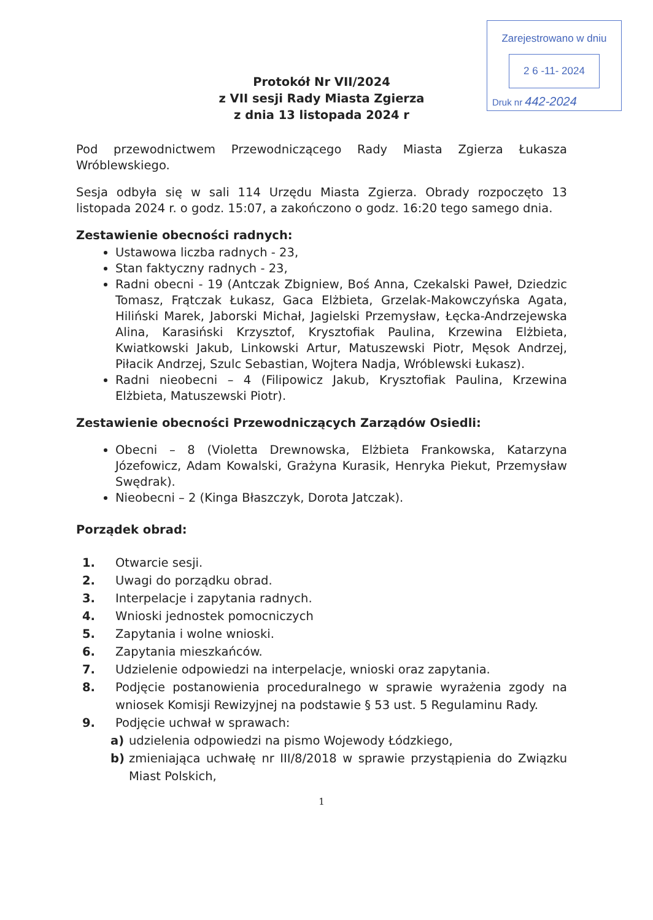Zarejestrowano w dniu
2 6 -11- 2024
Druk nr 442-2024
Protokół Nr VII/2024
z VII sesji Rady Miasta Zgierza
z dnia 13 listopada 2024 r
Pod przewodnictwem Przewodniczącego Rady Miasta Zgierza Łukasza Wróblewskiego.
Sesja odbyła się w sali 114 Urzędu Miasta Zgierza. Obrady rozpoczęto 13 listopada 2024 r. o godz. 15:07, a zakończono o godz. 16:20 tego samego dnia.
Zestawienie obecności radnych:
Ustawowa liczba radnych - 23,
Stan faktyczny radnych - 23,
Radni obecni - 19 (Antczak Zbigniew, Boś Anna, Czekalski Paweł, Dziedzic Tomasz, Frątczak Łukasz, Gaca Elżbieta, Grzelak-Makowczyńska Agata, Hiliński Marek, Jaborski Michał, Jagielski Przemysław, Łęcka-Andrzejewska Alina, Karasiński Krzysztof, Krysztofiak Paulina, Krzewina Elżbieta, Kwiatkowski Jakub, Linkowski Artur, Matuszewski Piotr, Męsok Andrzej, Piłacik Andrzej, Szulc Sebastian, Wojtera Nadja, Wróblewski Łukasz).
Radni nieobecni – 4 (Filipowicz Jakub, Krysztofiak Paulina, Krzewina Elżbieta, Matuszewski Piotr).
Zestawienie obecności Przewodniczących Zarządów Osiedli:
Obecni – 8 (Violetta Drewnowska, Elżbieta Frankowska, Katarzyna Józefowicz, Adam Kowalski, Grażyna Kurasik, Henryka Piekut, Przemysław Swędrak).
Nieobecni – 2 (Kinga Błaszczyk, Dorota Jatczak).
Porządek obrad:
1. Otwarcie sesji.
2. Uwagi do porządku obrad.
3. Interpelacje i zapytania radnych.
4. Wnioski jednostek pomocniczych
5. Zapytania i wolne wnioski.
6. Zapytania mieszkańców.
7. Udzielenie odpowiedzi na interpelacje, wnioski oraz zapytania.
8. Podjęcie postanowienia proceduralnego w sprawie wyrażenia zgody na wniosek Komisji Rewizyjnej na podstawie § 53 ust. 5 Regulaminu Rady.
9. Podjęcie uchwał w sprawach:
a) udzielenia odpowiedzi na pismo Wojewody Łódzkiego,
b) zmieniająca uchwałę nr III/8/2018 w sprawie przystąpienia do Związku Miast Polskich,
1